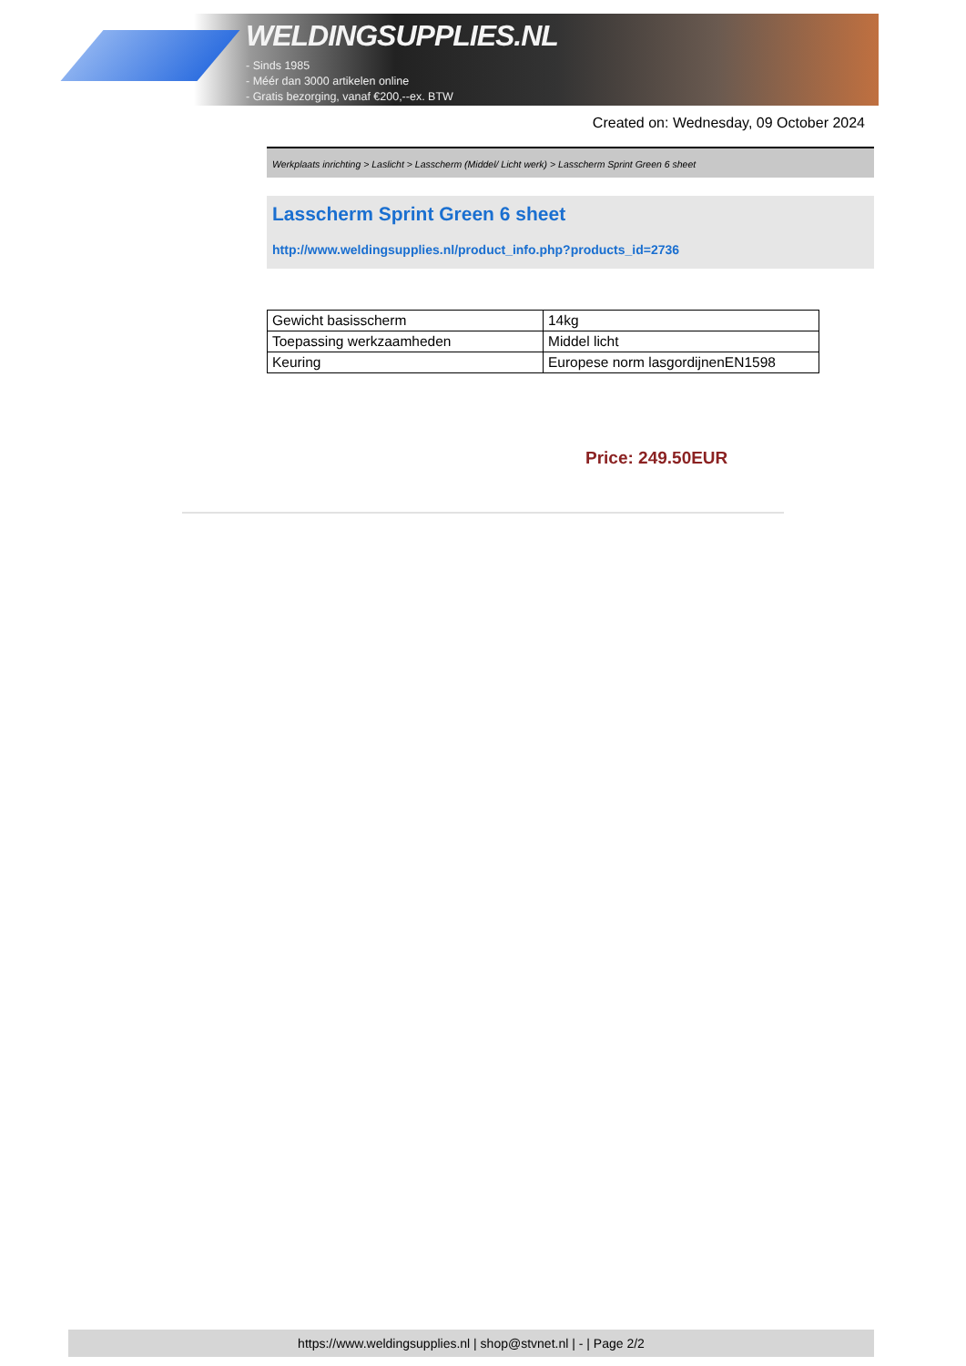WELDINGSUPPLIES.NL
- Sinds 1985
- Méér dan 3000 artikelen online
- Gratis bezorging, vanaf €200,--ex. BTW
Created on: Wednesday, 09 October 2024
Werkplaats inrichting > Laslicht > Lasscherm (Middel/ Licht werk) > Lasscherm Sprint Green 6 sheet
Lasscherm Sprint Green 6 sheet
http://www.weldingsupplies.nl/product_info.php?products_id=2736
| Gewicht basisscherm | 14kg |
| Toepassing werkzaamheden | Middel licht |
| Keuring | Europese norm lasgordijnenEN1598 |
Price: 249.50EUR
https://www.weldingsupplies.nl | shop@stvnet.nl | - | Page 2/2